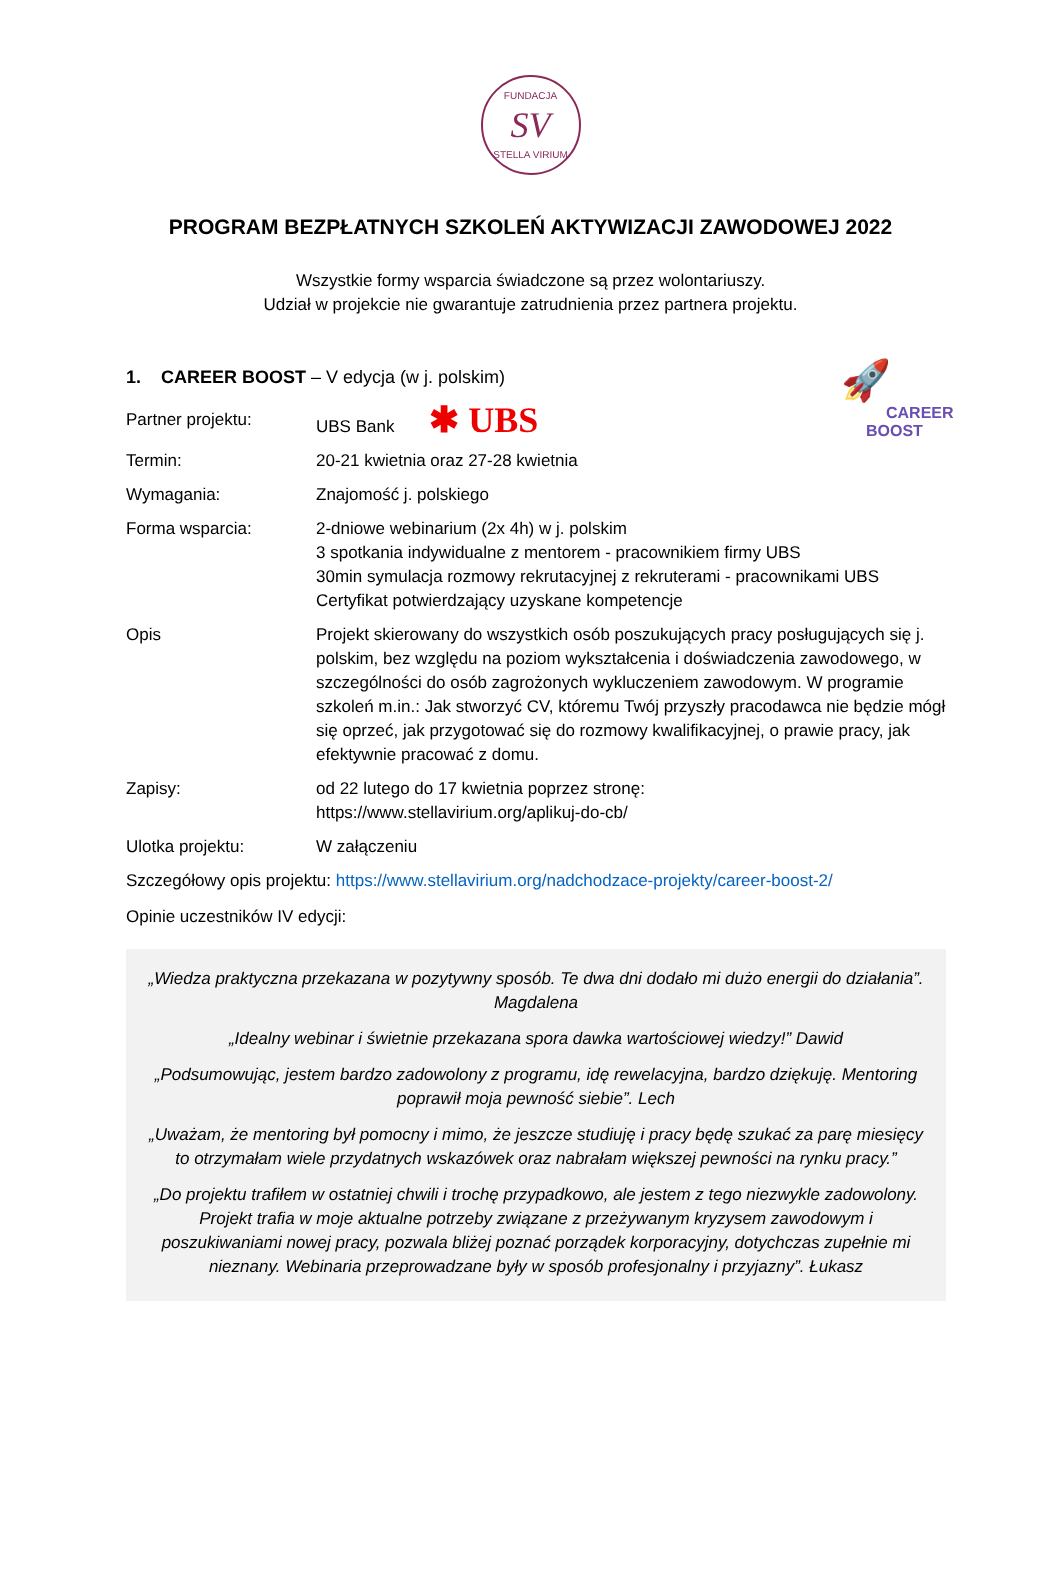FUNDACJA
SV
STELLA VIRIUM
PROGRAM BEZPŁATNYCH SZKOLEŃ AKTYWIZACJI ZAWODOWEJ 2022
Wszystkie formy wsparcia świadczone są przez wolontariuszy.
Udział w projekcie nie gwarantuje zatrudnienia przez partnera projektu.
🚀
CAREER
BOOST
1. CAREER BOOST – V edycja (w j. polskim)
| Partner projektu: | UBS Bank ✱ UBS |
| Termin: | 20-21 kwietnia oraz 27-28 kwietnia |
| Wymagania: | Znajomość j. polskiego |
| Forma wsparcia: | 2-dniowe webinarium (2x 4h) w j. polskim 3 spotkania indywidualne z mentorem - pracownikiem firmy UBS 30min symulacja rozmowy rekrutacyjnej z rekruterami - pracownikami UBS Certyfikat potwierdzający uzyskane kompetencje |
| Opis | Projekt skierowany do wszystkich osób poszukujących pracy posługujących się j. polskim, bez względu na poziom wykształcenia i doświadczenia zawodowego, w szczególności do osób zagrożonych wykluczeniem zawodowym. W programie szkoleń m.in.: Jak stworzyć CV, któremu Twój przyszły pracodawca nie będzie mógł się oprzeć, jak przygotować się do rozmowy kwalifikacyjnej, o prawie pracy, jak efektywnie pracować z domu. |
| Zapisy: | od 22 lutego do 17 kwietnia poprzez stronę: https://www.stellavirium.org/aplikuj-do-cb/ |
| Ulotka projektu: | W załączeniu |
Szczegółowy opis projektu: https://www.stellavirium.org/nadchodzace-projekty/career-boost-2/
Opinie uczestników IV edycji:
„Wiedza praktyczna przekazana w pozytywny sposób. Te dwa dni dodało mi dużo energii do działania”. Magdalena
„Idealny webinar i świetnie przekazana spora dawka wartościowej wiedzy!” Dawid
„Podsumowując, jestem bardzo zadowolony z programu, idę rewelacyjna, bardzo dziękuję. Mentoring poprawił moja pewność siebie”. Lech
„Uważam, że mentoring był pomocny i mimo, że jeszcze studiuję i pracy będę szukać za parę miesięcy to otrzymałam wiele przydatnych wskazówek oraz nabrałam większej pewności na rynku pracy.”
„Do projektu trafiłem w ostatniej chwili i trochę przypadkowo, ale jestem z tego niezwykle zadowolony. Projekt trafia w moje aktualne potrzeby związane z przeżywanym kryzysem zawodowym i poszukiwaniami nowej pracy, pozwala bliżej poznać porządek korporacyjny, dotychczas zupełnie mi nieznany. Webinaria przeprowadzane były w sposób profesjonalny i przyjazny”. Łukasz